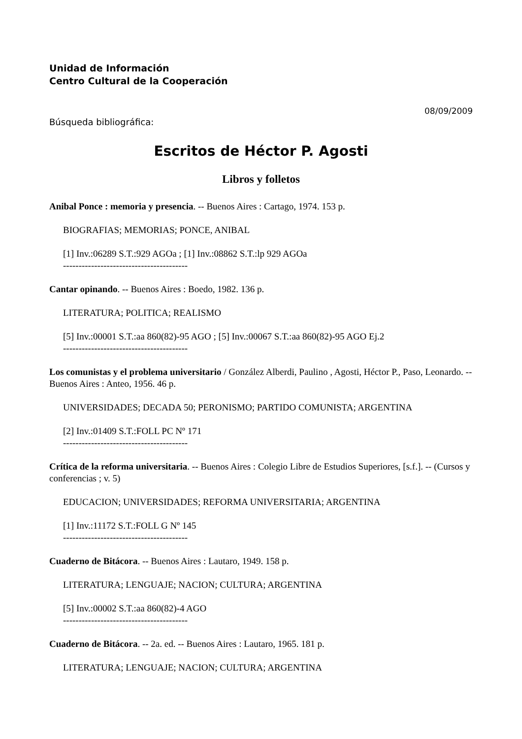Unidad de Información
Centro Cultural de la Cooperación
08/09/2009
Búsqueda bibliográfica:
Escritos de Héctor P. Agosti
Libros y folletos
Anibal Ponce : memoria y presencia. -- Buenos Aires : Cartago, 1974. 153 p.
BIOGRAFIAS; MEMORIAS; PONCE, ANIBAL
[1] Inv.:06289 S.T.:929 AGOa ; [1] Inv.:08862 S.T.:lp 929 AGOa
----------------------------------------
Cantar opinando. -- Buenos Aires : Boedo, 1982. 136 p.
LITERATURA; POLITICA; REALISMO
[5] Inv.:00001 S.T.:aa 860(82)-95 AGO ; [5] Inv.:00067 S.T.:aa 860(82)-95 AGO Ej.2
----------------------------------------
Los comunistas y el problema universitario / González Alberdi, Paulino , Agosti, Héctor P., Paso, Leonardo. -- Buenos Aires : Anteo, 1956. 46 p.
UNIVERSIDADES; DECADA 50; PERONISMO; PARTIDO COMUNISTA; ARGENTINA
[2] Inv.:01409 S.T.:FOLL PC Nº 171
----------------------------------------
Crítica de la reforma universitaria. -- Buenos Aires : Colegio Libre de Estudios Superiores, [s.f.]. -- (Cursos y conferencias ; v. 5)
EDUCACION; UNIVERSIDADES; REFORMA UNIVERSITARIA; ARGENTINA
[1] Inv.:11172 S.T.:FOLL G Nº 145
----------------------------------------
Cuaderno de Bitácora. -- Buenos Aires : Lautaro, 1949. 158 p.
LITERATURA; LENGUAJE; NACION; CULTURA; ARGENTINA
[5] Inv.:00002 S.T.:aa 860(82)-4 AGO
----------------------------------------
Cuaderno de Bitácora. -- 2a. ed. -- Buenos Aires : Lautaro, 1965. 181 p.
LITERATURA; LENGUAJE; NACION; CULTURA; ARGENTINA